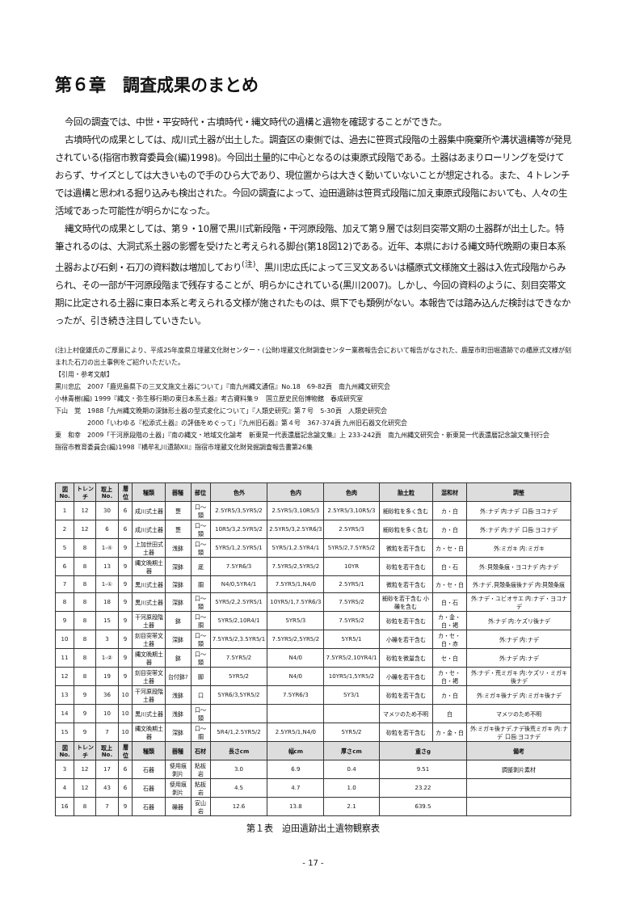第６章　調査成果のまとめ
今回の調査では、中世・平安時代・古墳時代・縄文時代の遺構と遺物を確認することができた。
古墳時代の成果としては、成川式土器が出土した。調査区の東側では、過去に笹貫式段階の土器集中廃棄所や溝状遺構等が発見されている(指宿市教育委員会(編)1998)。今回出土量的に中心となるのは東原式段階である。土器はあまりローリングを受けておらず、サイズとしては大きいもので手のひら大であり、現位置からは大きく動いていないことが想定される。また、４トレンチでは遺構と思われる掘り込みも検出された。今回の調査によって、迫田遺跡は笹貫式段階に加え東原式段階においても、人々の生活域であった可能性が明らかになった。
縄文時代の成果としては、第９・10層で黒川式新段階・干河原段階、加えて第９層では刻目突帯文期の土器群が出土した。特筆されるのは、大洞式系土器の影響を受けたと考えられる脚台(第18図12)である。近年、本県における縄文時代晩期の東日本系土器および石剣・石刀の資料数は増加しており<sup>(注)</sup>、黒川忠広氏によって三叉文あるいは櫃原式文様施文土器は入佐式段階からみられ、その一部が干河原段階まで残存することが、明らかにされている(黒川2007)。しかし、今回の資料のように、刻目突帯文期に比定される土器に東日本系と考えられる文様が施されたものは、県下でも類例がない。本報告では踏み込んだ検討はできなかったが、引き続き注目していきたい。
(注)上村俊雄氏のご厚意により、平成25年度県立埋蔵文化財センター・(公財)埋蔵文化財調査センター業務報告会において報告がなされた、鹿屋市町田堀遺跡での櫃原式文様が刻まれた石刀の出土事例をご紹介いただいた。
【引用・参考文献】
黒川忠広　2007「鹿児島県下の三叉文施文土器について」『南九州縄文通信』No.18　69-82頁　南九州縄文研究会
小林青樹(編) 1999『縄文・弥生移行期の東日本系土器』考古資料集９　国立歴史民俗博物館　春成研究室
下山　覚　1988「九州縄文晩期の深鉢形土器の型式変化について」『人類史研究』第７号　5-30頁　人類史研究会
　　　　　2000「いわゆる『松添式土器』の評価をめぐって」『九州旧石器』第４号　367-374頁 九州旧石器文化研究会
東　和幸　2009「干河原段階の土器」『南の縄文・地域文化論考　新東晃一代表還暦記念論文集』上 233-242頁　南九州縄文研究会・新東晃一代表還暦記念論文集刊行会
指宿市教育委員会(編)1998『橋牟礼川遺跡XII』指宿市埋蔵文化財発掘調査報告書第26集
| 図No. | トレンチ | 取上No. | 層位 | 種類 | 器種 | 部位 | 色外 | 色内 | 色肉 | 胎土粒 | 混和材 | 調整 |
| --- | --- | --- | --- | --- | --- | --- | --- | --- | --- | --- | --- | --- |
| 1 | 12 | 30 | 6 | 成川式土器 | 甕 | 口〜頸 | 2.5YR5/3,5YR5/2 | 2.5YR5/3,10R5/3 | 2.5YR5/3,10R5/3 | 細砂粒を多く含む | カ・白 | 外:ナデ 内:ナデ 口唇:ヨコナデ |
| 2 | 12 | 6 | 6 | 成川式土器 | 甕 | 口〜頸 | 10R5/3,2.5YR5/2 | 2.5YR5/3,2.5YR6/3 | 2.5YR5/3 | 細砂粒を多く含む | カ・白 | 外:ナデ 内:ナデ 口唇:ヨコナデ |
| 5 | 8 | 1-④ | 9 | 上加世田式土器 | 浅鉢 | 口〜頸 | 5YR5/1,2.5YR5/1 | 5YR5/1,2.5YR4/1 | 5YR5/2,7.5YR5/2 | 微粒を若干含む | カ・セ・白 | 外:ミガキ 内:ミガキ |
| 6 | 8 | 13 | 9 | 縄文晩期土器 | 深鉢 | 底 | 7.5YR6/3 | 7.5YR5/2,5YR5/2 | 10YR | 砂粒を若干含む | 白・石 | 外:貝殻条痕・ヨコナデ 内:ナデ |
| 7 | 8 | 1-① | 9 | 黒川式土器 | 深鉢 | 胴 | N4/0,5YR4/1 | 7.5YR5/1,N4/0 | 2.5YR5/1 | 微粒を若干含む | カ・セ・白 | 外:ナデ,貝殻条痕後ナデ 内:貝殻条痕 |
| 8 | 8 | 18 | 9 | 黒川式土器 | 深鉢 | 口〜頸 | 5YR5/2,2.5YR5/1 | 10YR5/1,7.5YR6/3 | 7.5YR5/2 | 細砂を若干含む 小礫を含む | 白・石 | 外:ナデ・ユビオサエ 内:ナデ・ヨコナデ |
| 9 | 8 | 15 | 9 | 干河原段階土器 | 鉢 | 口〜胴 | 5YR5/2,10R4/1 | 5YR5/3 | 7.5YR5/2 | 砂粒を若干含む | カ・金・白・褐 | 外:ナデ 内:ケズリ後ナデ |
| 10 | 8 | 3 | 9 | 刻目突帯文土器 | 深鉢 | 口〜頸 | 7.5YR5/2,3.5YR5/1 | 7.5YR5/2,5YR5/2 | 5YR5/1 | 小礫を若干含む | カ・セ・白・赤 | 外:ナデ 内:ナデ |
| 11 | 8 | 1-② | 9 | 縄文晩期土器 | 鉢 | 口〜頸 | 7.5YR5/2 | N4/0 | 7.5YR5/2,10YR4/1 | 砂粒を微量含む | セ・白 | 外:ナデ 内:ナデ |
| 12 | 8 | 19 | 9 | 刻目突帯文土器 | 台付鉢? | 脚 | 5YR5/2 | N4/0 | 10YR5/1,5YR5/2 | 小礫を若干含む | カ・セ・白・褐 | 外:ナデ・荒ミガキ 内:ケズリ・ミガキ後ナデ |
| 13 | 9 | 36 | 10 | 干河原段階土器 | 浅鉢 | 口 | 5YR6/3,5YR5/2 | 7.5YR6/3 | 5Y3/1 | 砂粒を若干含む | カ・白 | 外:ミガキ後ナデ 内:ミガキ後ナデ |
| 14 | 9 | 10 | 10 | 黒川式土器 | 浅鉢 | 口〜頸 | | | | マメツのため不明 | 白 | マメツのため不明 |
| 15 | 9 | 7 | 10 | 縄文晩期土器 | 深鉢 | 口〜胴 | 5R4/1,2.5YR5/2 | 2.5YR5/1,N4/0 | 5YR5/2 | 砂粒を若干含む | カ・金・白 | 外:ミガキ後ナデ,ナデ後荒ミガキ 内:ナデ 口唇:ヨコナデ |
| 図No. | トレンチ | 取上No. | 層位 | 種類 | 器種 | 石材 | 長さcm | 幅cm | 厚さcm | 重さg | | 備考 |
| 3 | 12 | 17 | 6 | 石器 | 使用痕剥片 | 粘板岩 | 3.0 | 6.9 | 0.4 | 9.51 | | 調整剥片素材 |
| 4 | 12 | 43 | 6 | 石器 | 使用痕剥片 | 粘板岩 | 4.5 | 4.7 | 1.0 | 23.22 | | |
| 16 | 8 | 7 | 9 | 石器 | 礫器 | 安山岩 | 12.6 | 13.8 | 2.1 | 639.5 | | |
第１表　迫田遺跡出土遺物観察表
- 17 -